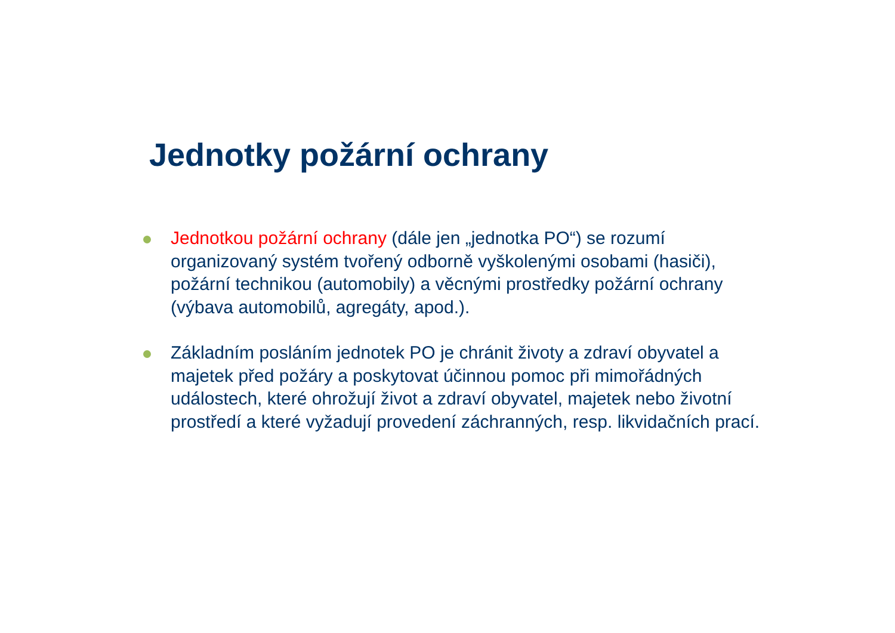Jednotky požární ochrany
Jednotkou požární ochrany (dále jen „jednotka PO“) se rozumí organizovaný systém tvořený odborně vyškolenými osobami (hasiči), požární technikou (automobily) a věcnými prostředky požární ochrany (výbava automobilů, agregáty, apod.).
Základním posláním jednotek PO je chránit životy a zdraví obyvatel a majetek před požáry a poskytovat účinnou pomoc při mimořádných událostech, které ohrožují život a zdraví obyvatel, majetek nebo životní prostředí a které vyžadují provedení záchranných, resp. likvidačních prací.